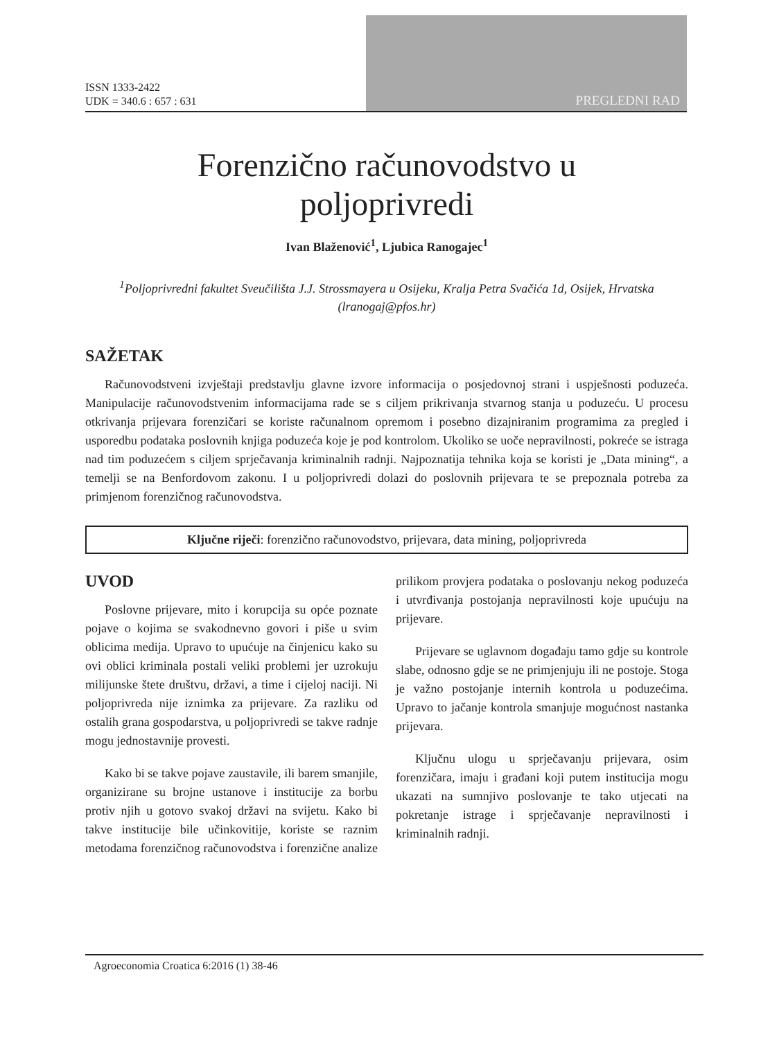ISSN 1333-2422
UDK = 340.6 : 657 : 631
PREGLEDNI RAD
Forenzično računovodstvo u
poljoprivredi
Ivan Blaženović<sup>1</sup>, Ljubica Ranogajec<sup>1</sup>
<sup>1</sup> Poljoprivredni fakultet Sveučilišta J.J. Strossmayera u Osijeku, Kralja Petra Svačića 1d, Osijek, Hrvatska (lranogaj@pfos.hr)
SAŽETAK
Računovodstveni izvještaji predstavlju glavne izvore informacija o posjedovnoj strani i uspješnosti poduzeća. Manipulacije računovodstvenim informacijama rade se s ciljem prikrivanja stvarnog stanja u poduzeću. U procesu otkrivanja prijevara forenzičari se koriste računalnom opremom i posebno dizajniranim programima za pregled i usporedbu podataka poslovnih knjiga poduzeća koje je pod kontrolom. Ukoliko se uoče nepravilnosti, pokreće se istraga nad tim poduzećem s ciljem sprječavanja kriminalnih radnji. Najpoznatija tehnika koja se koristi je „Data mining“, a temelji se na Benfordovom zakonu. I u poljoprivredi dolazi do poslovnih prijevara te se prepoznala potreba za primjenom forenzičnog računovodstva.
Ključne riječi: forenzično računovodstvo, prijevara, data mining, poljoprivreda
UVOD
Poslovne prijevare, mito i korupcija su opće poznate pojave o kojima se svakodnevno govori i piše u svim oblicima medija. Upravo to upućuje na činjenicu kako su ovi oblici kriminala postali veliki problemi jer uzrokuju milijunske štete društvu, državi, a time i cijeloj naciji. Ni poljoprivreda nije iznimka za prijevare. Za razliku od ostalih grana gospodarstva, u poljoprivredi se takve radnje mogu jednostavnije provesti.
Kako bi se takve pojave zaustavile, ili barem smanjile, organizirane su brojne ustanove i institucije za borbu protiv njih u gotovo svakoj državi na svijetu. Kako bi takve institucije bile učinkovitije, koriste se raznim metodama forenzičnog računovodstva i forenzične analize prilikom provjera podataka o poslovanju nekog poduzeća i utvrđivanja postojanja nepravilnosti koje upućuju na prijevare.
Prijevare se uglavnom događaju tamo gdje su kontrole slabe, odnosno gdje se ne primjenjuju ili ne postoje. Stoga je važno postojanje internih kontrola u poduzećima. Upravo to jačanje kontrola smanjuje mogućnost nastanka prijevara.
Ključnu ulogu u sprječavanju prijevara, osim forenzičara, imaju i građani koji putem institucija mogu ukazati na sumnjivo poslovanje te tako utjecati na pokretanje istrage i sprječavanje nepravilnosti i kriminalnih radnji.
Agroeconomia Croatica 6:2016 (1) 38-46